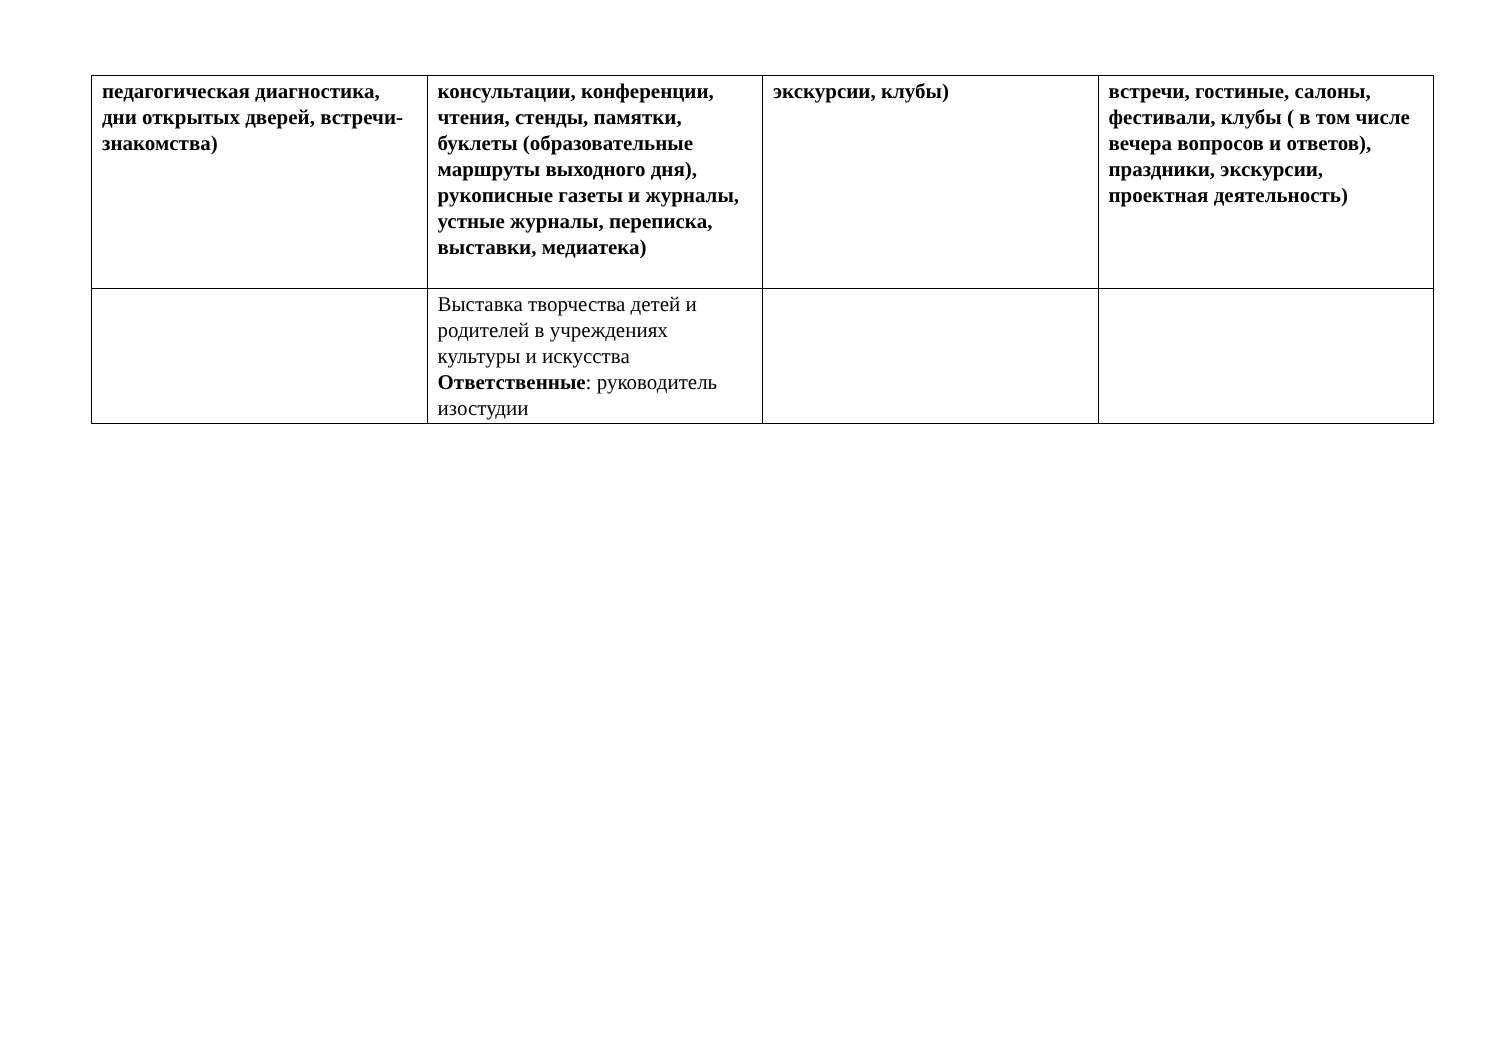| педагогическая диагностика, дни открытых дверей, встречи-знакомства) | консультации, конференции, чтения, стенды, памятки, буклеты (образовательные маршруты выходного дня), рукописные газеты и журналы, устные журналы, переписка, выставки, медиатека) | экскурсии, клубы) | встречи, гостиные, салоны, фестивали, клубы ( в том числе вечера вопросов и ответов), праздники, экскурсии, проектная деятельность) |
| | Выставка творчества детей и родителей в учреждениях культуры и искусства Ответственные : руководитель изостудии | | |